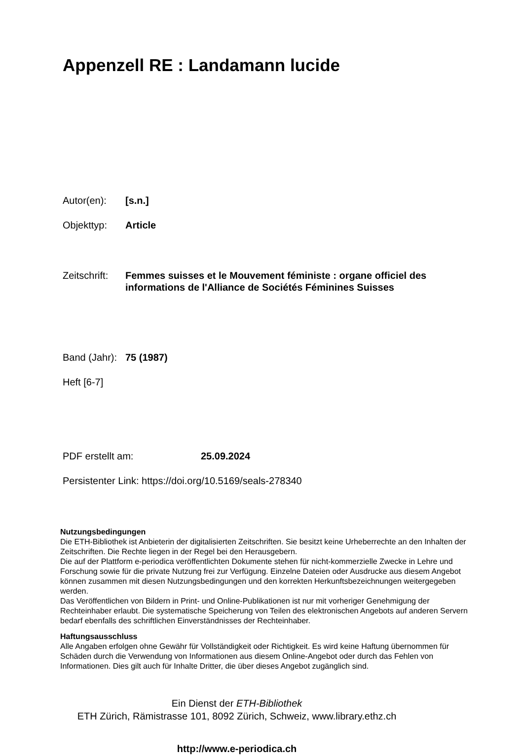Appenzell RE : Landamann lucide
Autor(en): [s.n.]
Objekttyp: Article
Zeitschrift:
Femmes suisses et le Mouvement féministe : organe officiel des informations de l'Alliance de Sociétés Féminines Suisses
Band (Jahr):
75 (1987)
Heft [6-7]
PDF erstellt am: 25.09.2024
Persistenter Link: https://doi.org/10.5169/seals-278340
Nutzungsbedingungen
Die ETH-Bibliothek ist Anbieterin der digitalisierten Zeitschriften. Sie besitzt keine Urheberrechte an den Inhalten der Zeitschriften. Die Rechte liegen in der Regel bei den Herausgebern.
Die auf der Plattform e-periodica veröffentlichten Dokumente stehen für nicht-kommerzielle Zwecke in Lehre und Forschung sowie für die private Nutzung frei zur Verfügung. Einzelne Dateien oder Ausdrucke aus diesem Angebot können zusammen mit diesen Nutzungsbedingungen und den korrekten Herkunftsbezeichnungen weitergegeben werden.
Das Veröffentlichen von Bildern in Print- und Online-Publikationen ist nur mit vorheriger Genehmigung der Rechteinhaber erlaubt. Die systematische Speicherung von Teilen des elektronischen Angebots auf anderen Servern bedarf ebenfalls des schriftlichen Einverständnisses der Rechteinhaber.
Haftungsausschluss
Alle Angaben erfolgen ohne Gewähr für Vollständigkeit oder Richtigkeit. Es wird keine Haftung übernommen für Schäden durch die Verwendung von Informationen aus diesem Online-Angebot oder durch das Fehlen von Informationen. Dies gilt auch für Inhalte Dritter, die über dieses Angebot zugänglich sind.
Ein Dienst der ETH-Bibliothek
ETH Zürich, Rämistrasse 101, 8092 Zürich, Schweiz, www.library.ethz.ch
http://www.e-periodica.ch